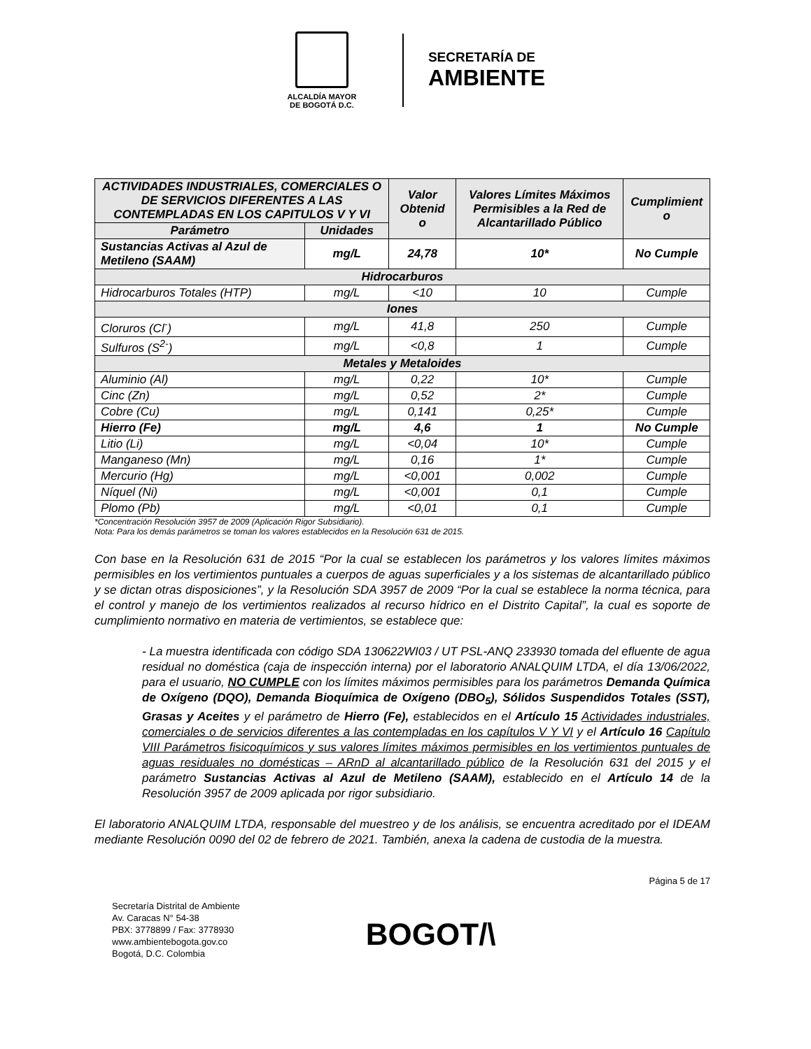ALCALDÍA MAYOR
DE BOGOTÁ D.C.
SECRETARÍA DE
AMBIENTE
| ACTIVIDADES INDUSTRIALES, COMERCIALES O DE SERVICIOS DIFERENTES A LAS CONTEMPLADAS EN LOS CAPITULOS V Y VI | | Valor Obtenid o | Valores Límites Máximos Permisibles a la Red de Alcantarillado Público | Cumplimient o |
| --- | --- | --- | --- | --- |
| Parámetro | Unidades | | | |
| Sustancias Activas al Azul de Metileno (SAAM) | mg/L | 24,78 | 10* | No Cumple |
| Hidrocarburos | | | | |
| Hidrocarburos Totales (HTP) | mg/L | <10 | 10 | Cumple |
| Iones | | | | |
| Cloruros (Cl<sup>-</sup>) | mg/L | 41,8 | 250 | Cumple |
| Sulfuros (S<sup>2-</sup>) | mg/L | <0,8 | 1 | Cumple |
| Metales y Metaloides | | | | |
| Aluminio (Al) | mg/L | 0,22 | 10* | Cumple |
| Cinc (Zn) | mg/L | 0,52 | 2* | Cumple |
| Cobre (Cu) | mg/L | 0,141 | 0,25* | Cumple |
| Hierro (Fe) | mg/L | 4,6 | 1 | No Cumple |
| Litio (Li) | mg/L | <0,04 | 10* | Cumple |
| Manganeso (Mn) | mg/L | 0,16 | 1* | Cumple |
| Mercurio (Hg) | mg/L | <0,001 | 0,002 | Cumple |
| Níquel (Ni) | mg/L | <0,001 | 0,1 | Cumple |
| Plomo (Pb) | mg/L | <0,01 | 0,1 | Cumple |
*Concentración Resolución 3957 de 2009 (Aplicación Rigor Subsidiario).
Nota: Para los demás parámetros se toman los valores establecidos en la Resolución 631 de 2015.
Con base en la Resolución 631 de 2015 “Por la cual se establecen los parámetros y los valores límites máximos permisibles en los vertimientos puntuales a cuerpos de aguas superficiales y a los sistemas de alcantarillado público y se dictan otras disposiciones”, y la Resolución SDA 3957 de 2009 “Por la cual se establece la norma técnica, para el control y manejo de los vertimientos realizados al recurso hídrico en el Distrito Capital”, la cual es soporte de cumplimiento normativo en materia de vertimientos, se establece que:
- La muestra identificada con código SDA 130622WI03 / UT PSL-ANQ 233930 tomada del efluente de agua residual no doméstica (caja de inspección interna) por el laboratorio ANALQUIM LTDA, el día 13/06/2022, para el usuario, NO CUMPLE con los límites máximos permisibles para los parámetros Demanda Química de Oxígeno (DQO), Demanda Bioquímica de Oxígeno (DBO<sub>5</sub>), Sólidos Suspendidos Totales (SST), Grasas y Aceites y el parámetro de Hierro (Fe), establecidos en el Artículo 15 Actividades industriales, comerciales o de servicios diferentes a las contempladas en los capítulos V Y VI y el Artículo 16 Capítulo VIII Parámetros fisicoquímicos y sus valores límites máximos permisibles en los vertimientos puntuales de aguas residuales no domésticas – ARnD al alcantarillado público de la Resolución 631 del 2015 y el parámetro Sustancias Activas al Azul de Metileno (SAAM), establecido en el Artículo 14 de la Resolución 3957 de 2009 aplicada por rigor subsidiario.
El laboratorio ANALQUIM LTDA, responsable del muestreo y de los análisis, se encuentra acreditado por el IDEAM mediante Resolución 0090 del 02 de febrero de 2021. También, anexa la cadena de custodia de la muestra.
Página 5 de 17
Secretaría Distrital de Ambiente
Av. Caracas N° 54-38
PBX: 3778899 / Fax: 3778930
www.ambientebogota.gov.co
Bogotá, D.C. Colombia
BOGOT/\